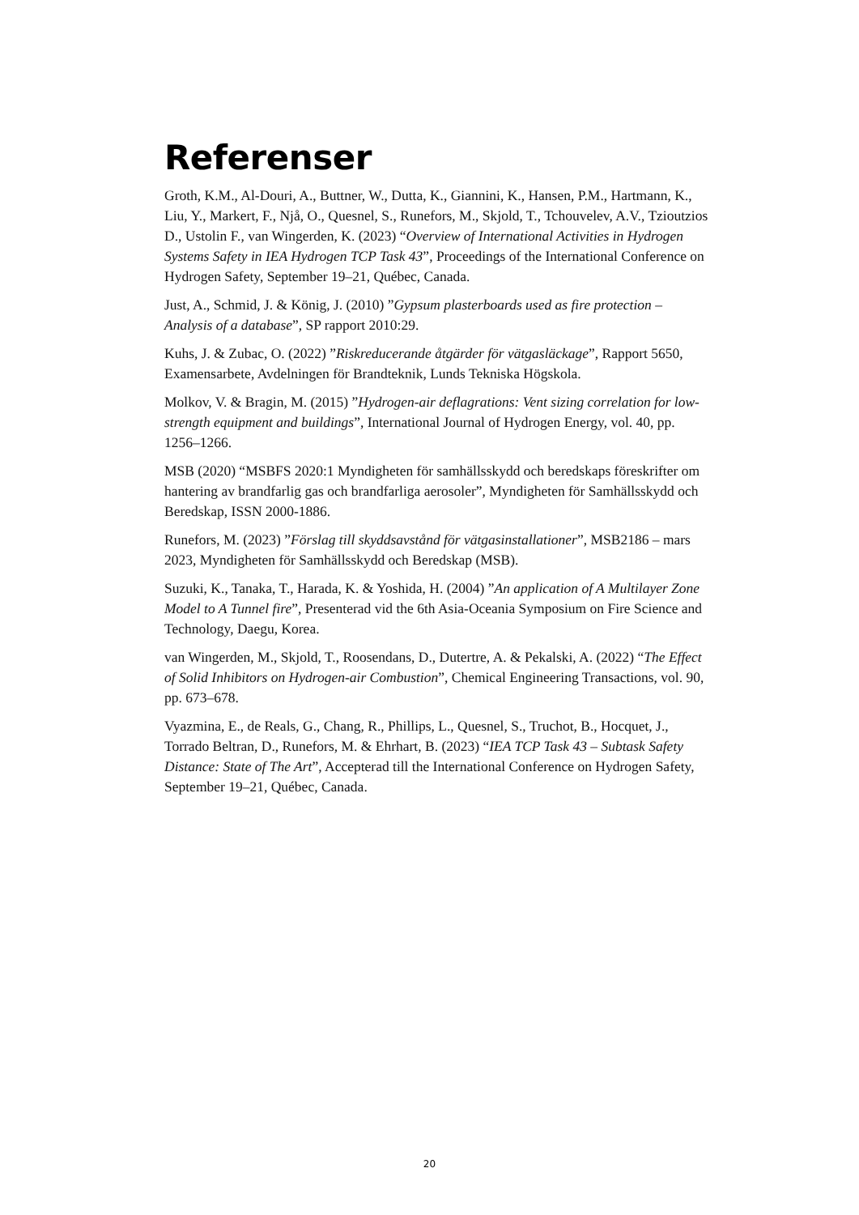Referenser
Groth, K.M., Al-Douri, A., Buttner, W., Dutta, K., Giannini, K., Hansen, P.M., Hartmann, K., Liu, Y., Markert, F., Njå, O., Quesnel, S., Runefors, M., Skjold, T., Tchouvelev, A.V., Tzioutzios D., Ustolin F., van Wingerden, K. (2023) “Overview of International Activities in Hydrogen Systems Safety in IEA Hydrogen TCP Task 43”, Proceedings of the International Conference on Hydrogen Safety, September 19–21, Québec, Canada.
Just, A., Schmid, J. & König, J. (2010) ”Gypsum plasterboards used as fire protection – Analysis of a database”, SP rapport 2010:29.
Kuhs, J. & Zubac, O. (2022) ”Riskreducerande åtgärder för vätgasläckage”, Rapport 5650, Examensarbete, Avdelningen för Brandteknik, Lunds Tekniska Högskola.
Molkov, V. & Bragin, M. (2015) ”Hydrogen-air deflagrations: Vent sizing correlation for low-strength equipment and buildings”, International Journal of Hydrogen Energy, vol. 40, pp. 1256–1266.
MSB (2020) “MSBFS 2020:1 Myndigheten för samhällsskydd och beredskaps föreskrifter om hantering av brandfarlig gas och brandfarliga aerosoler”, Myndigheten för Samhällsskydd och Beredskap, ISSN 2000-1886.
Runefors, M. (2023) ”Förslag till skyddsavstånd för vätgasinstallationer”, MSB2186 – mars 2023, Myndigheten för Samhällsskydd och Beredskap (MSB).
Suzuki, K., Tanaka, T., Harada, K. & Yoshida, H. (2004) ”An application of A Multilayer Zone Model to A Tunnel fire”, Presenterad vid the 6th Asia-Oceania Symposium on Fire Science and Technology, Daegu, Korea.
van Wingerden, M., Skjold, T., Roosendans, D., Dutertre, A. & Pekalski, A. (2022) “The Effect of Solid Inhibitors on Hydrogen-air Combustion”, Chemical Engineering Transactions, vol. 90, pp. 673–678.
Vyazmina, E., de Reals, G., Chang, R., Phillips, L., Quesnel, S., Truchot, B., Hocquet, J., Torrado Beltran, D., Runefors, M. & Ehrhart, B. (2023) “IEA TCP Task 43 – Subtask Safety Distance: State of The Art”, Accepterad till the International Conference on Hydrogen Safety, September 19–21, Québec, Canada.
20